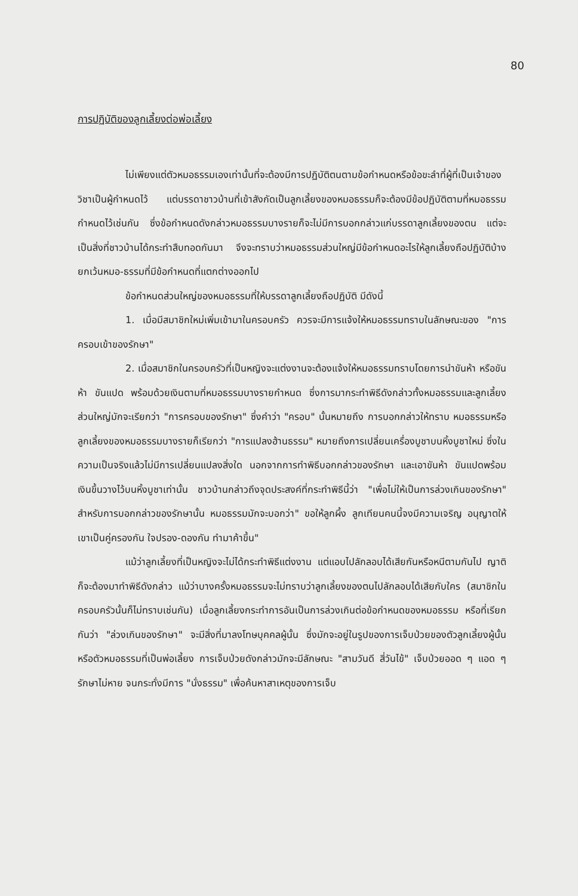80
การปฏิบัติของลูกเลี้ยงต่อพ่อเลี้ยง
ไม่เพียงแต่ตัวหมอธรรมเองเท่านั้นที่จะต้องมีการปฏิบัติตนตามข้อกำหนดหรือข้อขะลำที่ผู้ที่เป็นเจ้าของวิชาเป็นผู้กำหนดไว้ แต่บรรดาชาวบ้านที่เข้าสังกัดเป็นลูกเลี้ยงของหมอธรรมก็จะต้องมีข้อปฏิบัติตามที่หมอธรรมกำหนดไว้เช่นกัน ซึ่งข้อกำหนดดังกล่าวหมอธรรมบางรายก็จะไม่มีการบอกกล่าวแก่บรรดาลูกเลี้ยงของตน แต่จะเป็นสิ่งที่ชาวบ้านได้กระทำสืบทอดกันมา จึงจะทราบว่าหมอธรรมส่วนใหญ่มีข้อกำหนดอะไรให้ลูกเลี้ยงถือปฏิบัติบ้าง ยกเว้นหมอ-ธรรมที่มีข้อกำหนดที่แตกต่างออกไป
ข้อกำหนดส่วนใหญ่ของหมอธรรมที่ให้บรรดาลูกเลี้ยงถือปฏิบัติ มีดังนี้
1. เมื่อมีสมาชิกใหม่เพิ่มเข้ามาในครอบครัว ควรจะมีการแจ้งให้หมอธรรมทราบในลักษณะของ "การครอบเข้าของรักษา"
2. เมื่อสมาชิกในครอบครัวที่เป็นหญิงจะแต่งงานจะต้องแจ้งให้หมอธรรมทราบโดยการนำขันห้า หรือขันห้า ขันแปด พร้อมด้วยเงินตามที่หมอธรรมบางรายกำหนด ซึ่งการมากระทำพิธีดังกล่าวทั้งหมอธรรมและลูกเลี้ยงส่วนใหญ่มักจะเรียกว่า "การครอบของรักษา" ซึ่งคำว่า "ครอบ" นั้นหมายถึง การบอกกล่าวให้ทราบ หมอธรรมหรือลูกเลี้ยงของหมอธรรมบางรายก็เรียกว่า "การแปลงฮ้านธรรม" หมายถึงการเปลี่ยนเครื่องบูชาบนหิ้งบูชาใหม่ ซึ่งในความเป็นจริงแล้วไม่มีการเปลี่ยนแปลงสิ่งใด นอกจากการทำพิธีบอกกล่าวของรักษา และเอาขันห้า ขันแปดพร้อมเงินขึ้นวางไว้บนหิ้งบูชาเท่านั้น ชาวบ้านกล่าวถึงจุดประสงค์ที่กระทำพิธีนี้ว่า "เพื่อไม่ให้เป็นการล่วงเกินของรักษา" สำหรับการบอกกล่าวของรักษานั้น หมอธรรมมักจะบอกว่า" ขอให้ลูกผึ้ง ลูกเทียนคนนี้จงมีความเจริญ อนุญาตให้เขาเป็นคู่ครองกัน ใจปรอง-ดองกัน ทำมาค้าขึ้น"
แม้ว่าลูกเลี้ยงที่เป็นหญิงจะไม่ได้กระทำพิธีแต่งงาน แต่แอบไปลักลอบได้เสียกันหรือหนีตามกันไป ญาติก็จะต้องมาทำพิธีดังกล่าว แม้ว่าบางครั้งหมอธรรมจะไม่ทราบว่าลูกเลี้ยงของตนไปลักลอบได้เสียกับใคร (สมาชิกในครอบครัวนั้นก็ไม่ทราบเช่นกัน) เมื่อลูกเลี้ยงกระทำการอันเป็นการล่วงเกินต่อข้อกำหนดของหมอธรรม หรือที่เรียกกันว่า "ล่วงเกินของรักษา" จะมีสิ่งที่มาลงโทษบุคคลผู้นั้น ซึ่งมักจะอยู่ในรูปของการเจ็บป่วยของตัวลูกเลี้ยงผู้นั้นหรือตัวหมอธรรมที่เป็นพ่อเลี้ยง การเจ็บป่วยดังกล่าวมักจะมีลักษณะ "สามวันดี สี่วันไข้" เจ็บป่วยออด ๆ แอด ๆ รักษาไม่หาย จนกระทั่งมีการ "นั่งธรรม" เพื่อค้นหาสาเหตุของการเจ็บ